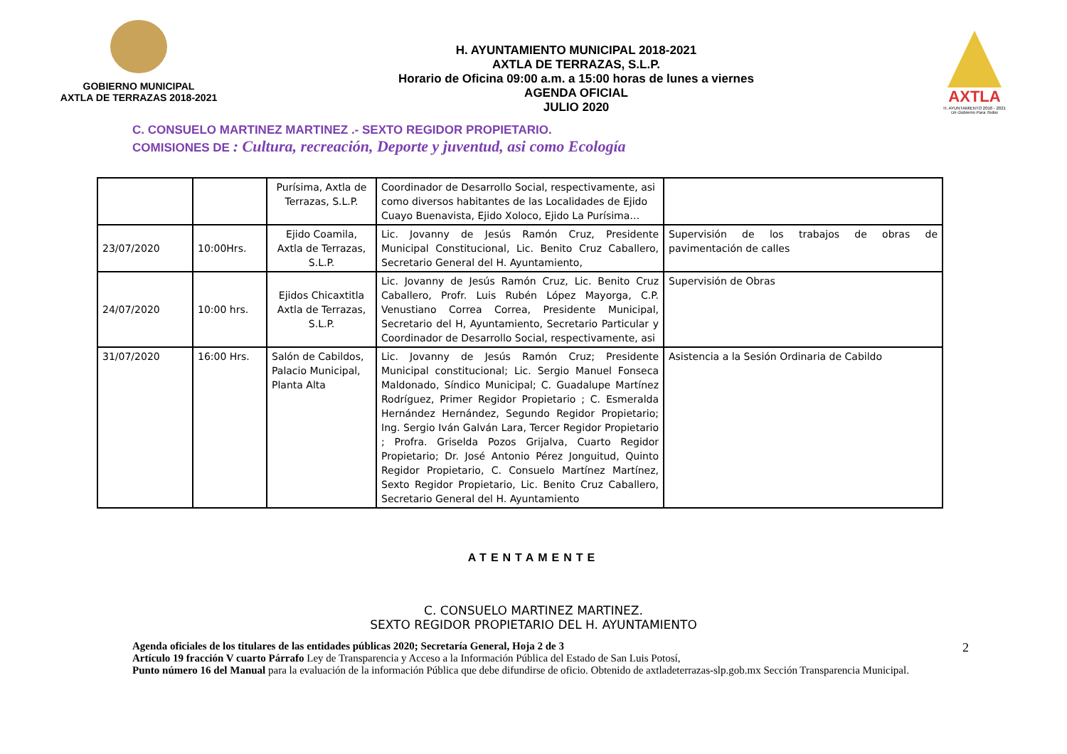GOBIERNO MUNICIPAL
AXTLA DE TERRAZAS 2018-2021
H. AYUNTAMIENTO MUNICIPAL 2018-2021
AXTLA DE TERRAZAS, S.L.P.
Horario de Oficina 09:00 a.m. a 15:00 horas de lunes a viernes
AGENDA OFICIAL
JULIO 2020
AXTLA
H. AYUNTAMIENTO 2018 - 2021
Un Gobierno Para Todos
C. CONSUELO MARTINEZ MARTINEZ .- SEXTO REGIDOR PROPIETARIO.
COMISIONES DE : Cultura, recreación, Deporte y juventud, asi como Ecología
| | | Purísima, Axtla de Terrazas, S.L.P. | Coordinador de Desarrollo Social, respectivamente, asi como diversos habitantes de las Localidades de Ejido Cuayo Buenavista, Ejido Xoloco, Ejido La Purísima… | |
| 23/07/2020 | 10:00Hrs. | Ejido Coamila, Axtla de Terrazas, S.L.P. | Lic. Jovanny de Jesús Ramón Cruz, Presidente Municipal Constitucional, Lic. Benito Cruz Caballero, Secretario General del H. Ayuntamiento, | Supervisión de los trabajos de obras de pavimentación de calles |
| 24/07/2020 | 10:00 hrs. | Ejidos Chicaxtitla Axtla de Terrazas, S.L.P. | Lic. Jovanny de Jesús Ramón Cruz, Lic. Benito Cruz Caballero, Profr. Luis Rubén López Mayorga, C.P. Venustiano Correa Correa, Presidente Municipal, Secretario del H, Ayuntamiento, Secretario Particular y Coordinador de Desarrollo Social, respectivamente, asi | Supervisión de Obras |
| 31/07/2020 | 16:00 Hrs. | Salón de Cabildos, Palacio Municipal, Planta Alta | Lic. Jovanny de Jesús Ramón Cruz; Presidente Municipal constitucional; Lic. Sergio Manuel Fonseca Maldonado, Síndico Municipal; C. Guadalupe Martínez Rodríguez, Primer Regidor Propietario ; C. Esmeralda Hernández Hernández, Segundo Regidor Propietario; Ing. Sergio Iván Galván Lara, Tercer Regidor Propietario ; Profra. Griselda Pozos Grijalva, Cuarto Regidor Propietario; Dr. José Antonio Pérez Jonguitud, Quinto Regidor Propietario, C. Consuelo Martínez Martínez, Sexto Regidor Propietario, Lic. Benito Cruz Caballero, Secretario General del H. Ayuntamiento | Asistencia a la Sesión Ordinaria de Cabildo |
ATENTAMENTE
C. CONSUELO MARTINEZ MARTINEZ.
SEXTO REGIDOR PROPIETARIO DEL H. AYUNTAMIENTO
2 Agenda oficiales de los titulares de las entidades públicas 2020; Secretaría General, Hoja 2 de 3
Artículo 19 fracción V cuarto Párrafo Ley de Transparencia y Acceso a la Información Pública del Estado de San Luis Potosí,
Punto número 16 del Manual para la evaluación de la información Pública que debe difundirse de oficio. Obtenido de axtladeterrazas-slp.gob.mx Sección Transparencia Municipal.